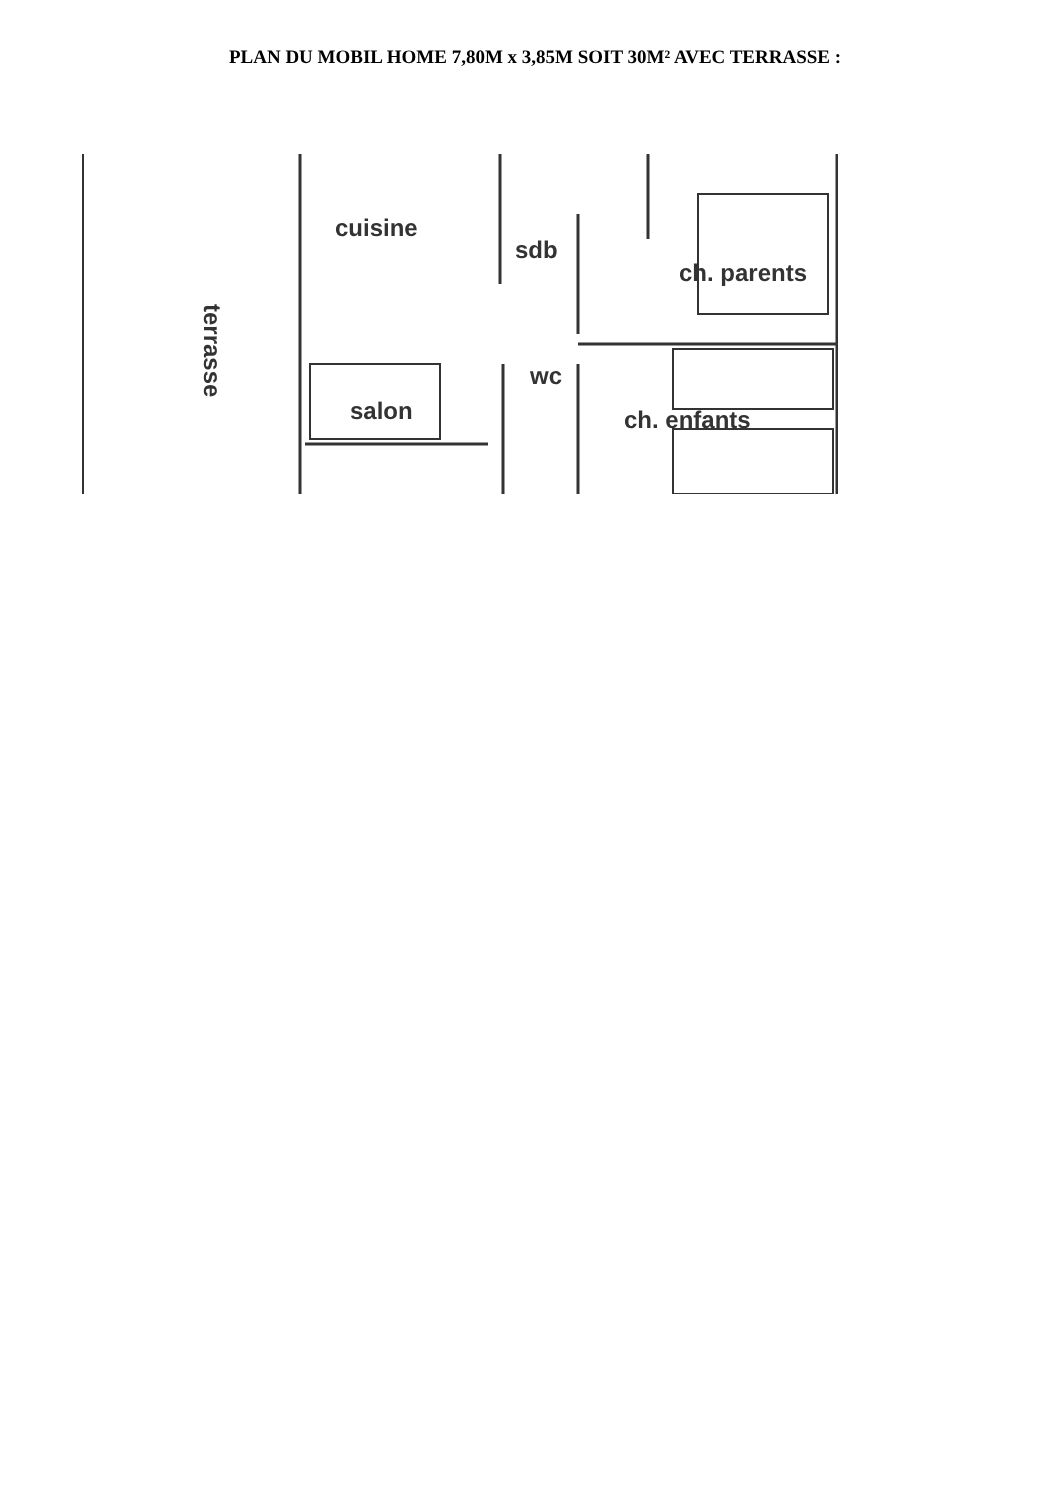PLAN DU MOBIL HOME 7,80M x 3,85M SOIT 30M² AVEC TERRASSE :
cuisine
sdb
ch. parents
wc
salon ch. enfants
terrasse